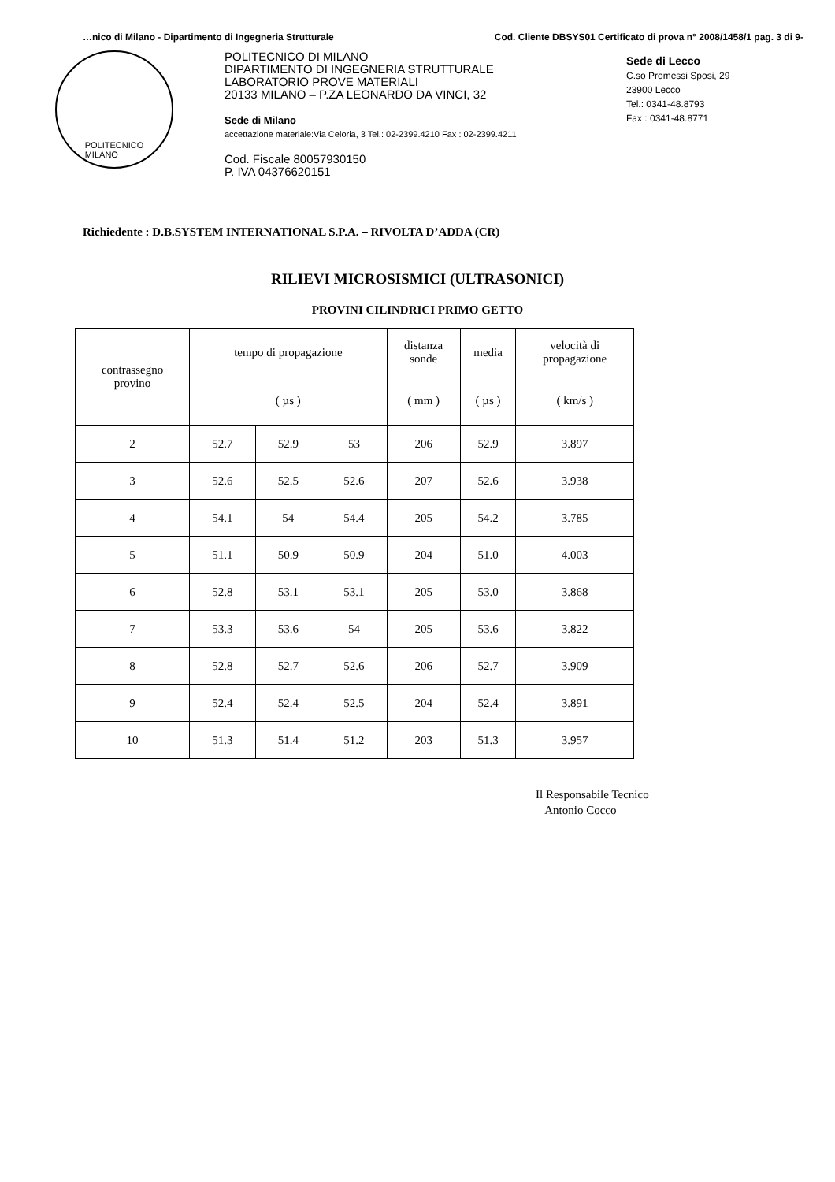…nico di Milano - Dipartimento di Ingegneria Strutturale Cod. Cliente DBSYS01 Certificato di prova n° 2008/1458/1 pag. 3 di 9-
POLITECNICO
MILANO
POLITECNICO DI MILANO
DIPARTIMENTO DI INGEGNERIA STRUTTURALE
LABORATORIO PROVE MATERIALI
20133 MILANO – P.ZA LEONARDO DA VINCI, 32
Sede di Milano
accettazione materiale:Via Celoria, 3 Tel.: 02-2399.4210 Fax : 02-2399.4211
Cod. Fiscale 80057930150
P. IVA 04376620151
Sede di Lecco
C.so Promessi Sposi, 29
23900 Lecco
Tel.: 0341-48.8793
Fax : 0341-48.8771
Richiedente : D.B.SYSTEM INTERNATIONAL S.P.A. – RIVOLTA D’ADDA (CR)
RILIEVI MICROSISMICI (ULTRASONICI)
PROVINI CILINDRICI PRIMO GETTO
| contrassegno provino | tempo di propagazione | | | distanza sonde | media | velocità di propagazione |
| --- | --- | --- | --- | --- | --- | --- |
| | ( µs ) | | | ( mm ) | ( µs ) | ( km/s ) |
| 2 | 52.7 | 52.9 | 53 | 206 | 52.9 | 3.897 |
| 3 | 52.6 | 52.5 | 52.6 | 207 | 52.6 | 3.938 |
| 4 | 54.1 | 54 | 54.4 | 205 | 54.2 | 3.785 |
| 5 | 51.1 | 50.9 | 50.9 | 204 | 51.0 | 4.003 |
| 6 | 52.8 | 53.1 | 53.1 | 205 | 53.0 | 3.868 |
| 7 | 53.3 | 53.6 | 54 | 205 | 53.6 | 3.822 |
| 8 | 52.8 | 52.7 | 52.6 | 206 | 52.7 | 3.909 |
| 9 | 52.4 | 52.4 | 52.5 | 204 | 52.4 | 3.891 |
| 10 | 51.3 | 51.4 | 51.2 | 203 | 51.3 | 3.957 |
Il Responsabile Tecnico
Antonio Cocco